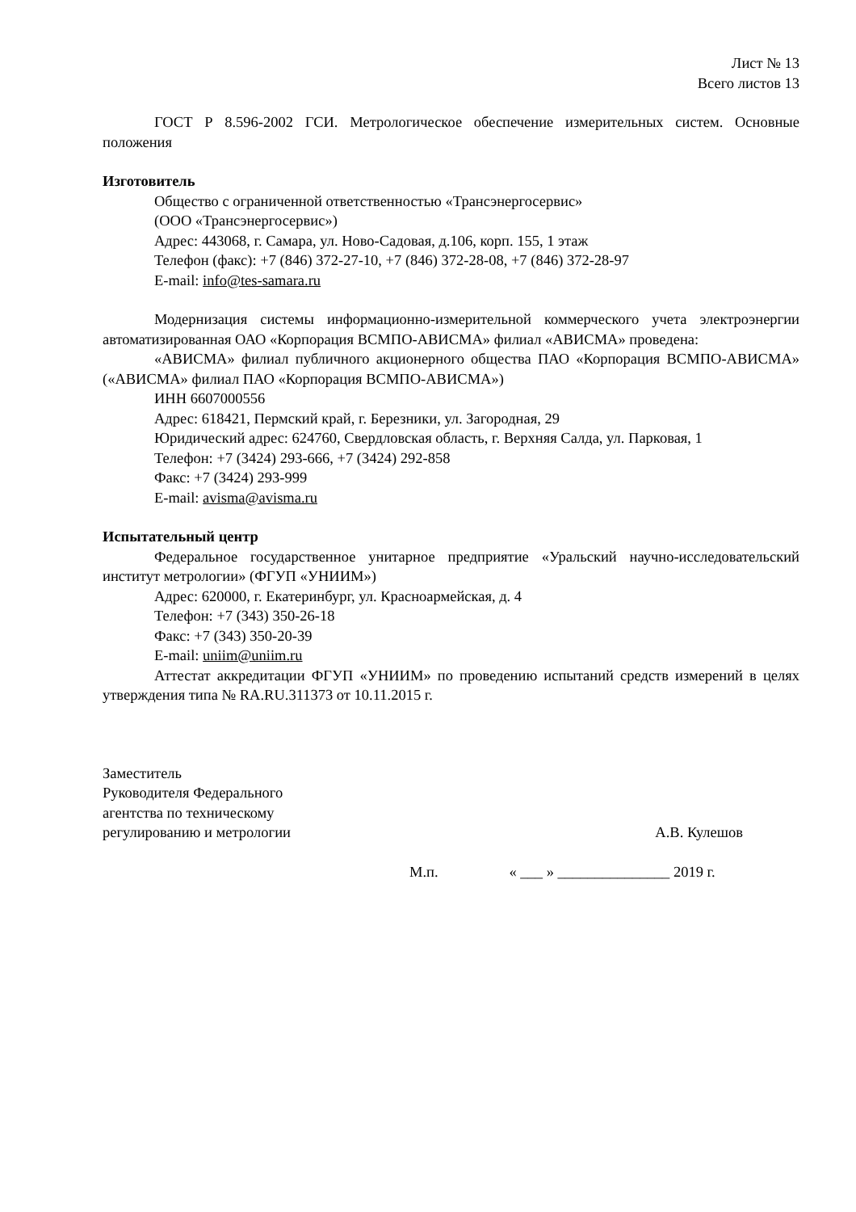Лист № 13
Всего листов 13
ГОСТ Р 8.596-2002 ГСИ. Метрологическое обеспечение измерительных систем. Основные положения
Изготовитель
Общество с ограниченной ответственностью «Трансэнергосервис»
(ООО «Трансэнергосервис»)
Адрес: 443068, г. Самара, ул. Ново-Садовая, д.106, корп. 155, 1 этаж
Телефон (факс): +7 (846) 372-27-10, +7 (846) 372-28-08, +7 (846) 372-28-97
E-mail: info@tes-samara.ru
Модернизация системы информационно-измерительной коммерческого учета электроэнергии автоматизированная ОАО «Корпорация ВСМПО-АВИСМА» филиал «АВИСМА» проведена:
«АВИСМА» филиал публичного акционерного общества ПАО «Корпорация ВСМПО-АВИСМА» («АВИСМА» филиал ПАО «Корпорация ВСМПО-АВИСМА»)
ИНН 6607000556
Адрес: 618421, Пермский край, г. Березники, ул. Загородная, 29
Юридический адрес: 624760, Свердловская область, г. Верхняя Салда, ул. Парковая, 1
Телефон: +7 (3424) 293-666, +7 (3424) 292-858
Факс: +7 (3424) 293-999
E-mail: avisma@avisma.ru
Испытательный центр
Федеральное государственное унитарное предприятие «Уральский научно-исследовательский институт метрологии» (ФГУП «УНИИМ»)
Адрес: 620000, г. Екатеринбург, ул. Красноармейская, д. 4
Телефон: +7 (343) 350-26-18
Факс: +7 (343) 350-20-39
E-mail: uniim@uniim.ru
Аттестат аккредитации ФГУП «УНИИМ» по проведению испытаний средств измерений в целях утверждения типа № RA.RU.311373 от 10.11.2015 г.
Заместитель
Руководителя Федерального
агентства по техническому
регулированию и метрологии
А.В. Кулешов
М.п. « ___ » _______________ 2019 г.